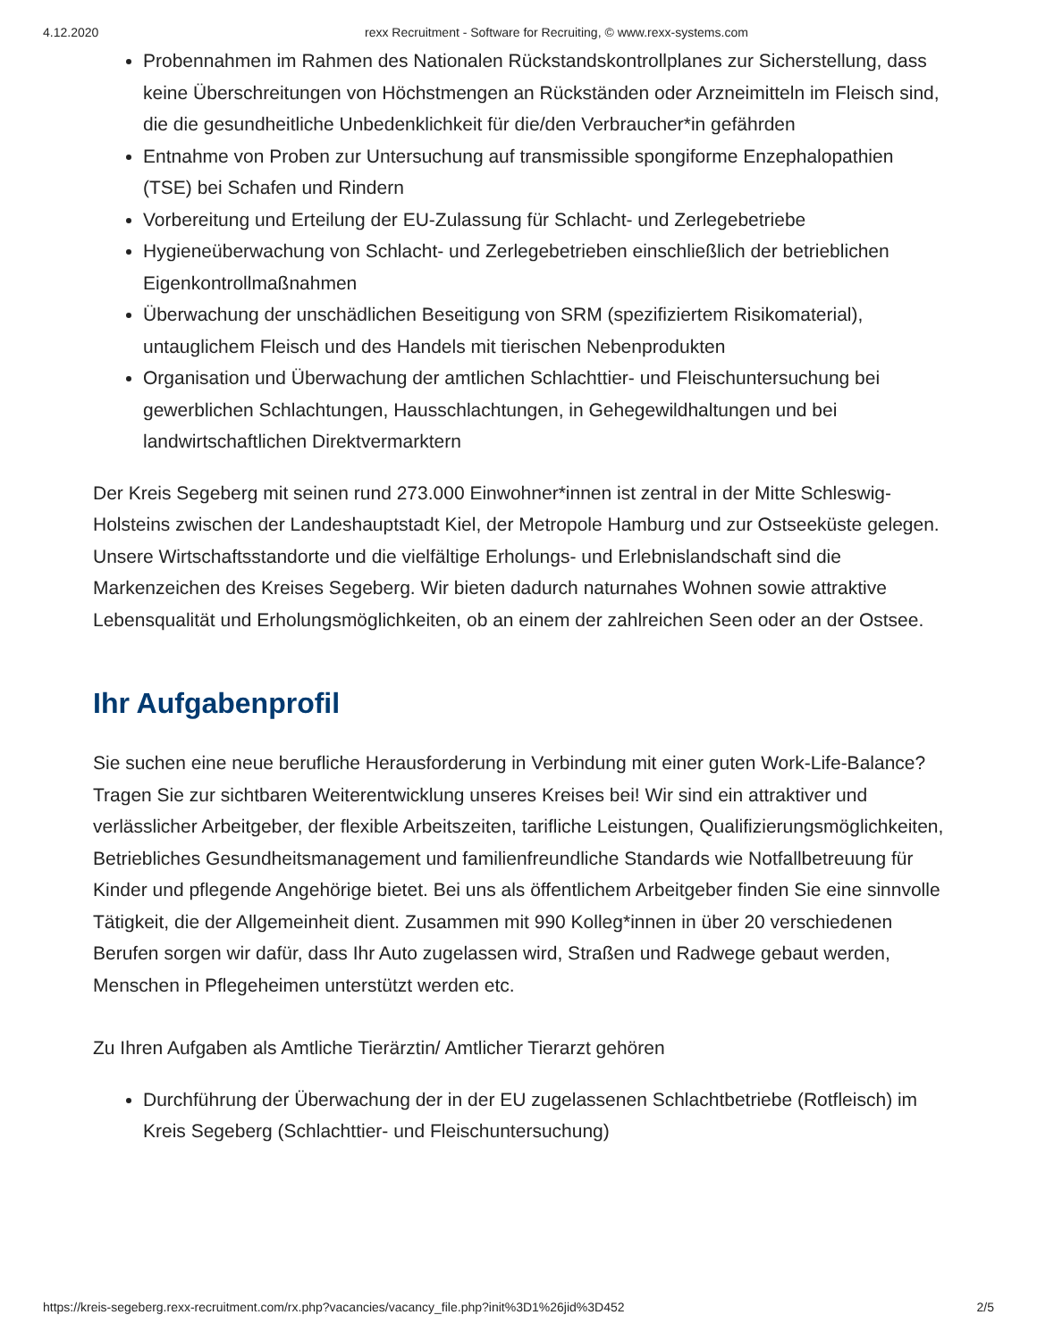4.12.2020 rexx Recruitment - Software for Recruiting, © www.rexx-systems.com
Probennahmen im Rahmen des Nationalen Rückstandskontrollplanes zur Sicherstellung, dass keine Überschreitungen von Höchstmengen an Rückständen oder Arzneimitteln im Fleisch sind, die die gesundheitliche Unbedenklichkeit für die/den Verbraucher*in gefährden
Entnahme von Proben zur Untersuchung auf transmissible spongiforme Enzephalopathien (TSE) bei Schafen und Rindern
Vorbereitung und Erteilung der EU-Zulassung für Schlacht- und Zerlegebetriebe
Hygieneüberwachung von Schlacht- und Zerlegebetrieben einschließlich der betrieblichen Eigenkontrollmaßnahmen
Überwachung der unschädlichen Beseitigung von SRM (spezifiziertem Risikomaterial), untauglichem Fleisch und des Handels mit tierischen Nebenprodukten
Organisation und Überwachung der amtlichen Schlachttier- und Fleischuntersuchung bei gewerblichen Schlachtungen, Hausschlachtungen, in Gehegewildhaltungen und bei landwirtschaftlichen Direktvermarktern
Der Kreis Segeberg mit seinen rund 273.000 Einwohner*innen ist zentral in der Mitte Schleswig-Holsteins zwischen der Landeshauptstadt Kiel, der Metropole Hamburg und zur Ostseeküste gelegen. Unsere Wirtschaftsstandorte und die vielfältige Erholungs- und Erlebnislandschaft sind die Markenzeichen des Kreises Segeberg. Wir bieten dadurch naturnahes Wohnen sowie attraktive Lebensqualität und Erholungsmöglichkeiten, ob an einem der zahlreichen Seen oder an der Ostsee.
Ihr Aufgabenprofil
Sie suchen eine neue berufliche Herausforderung in Verbindung mit einer guten Work-Life-Balance? Tragen Sie zur sichtbaren Weiterentwicklung unseres Kreises bei! Wir sind ein attraktiver und verlässlicher Arbeitgeber, der flexible Arbeitszeiten, tarifliche Leistungen, Qualifizierungsmöglichkeiten, Betriebliches Gesundheitsmanagement und familienfreundliche Standards wie Notfallbetreuung für Kinder und pflegende Angehörige bietet. Bei uns als öffentlichem Arbeitgeber finden Sie eine sinnvolle Tätigkeit, die der Allgemeinheit dient. Zusammen mit 990 Kolleg*innen in über 20 verschiedenen Berufen sorgen wir dafür, dass Ihr Auto zugelassen wird, Straßen und Radwege gebaut werden, Menschen in Pflegeheimen unterstützt werden etc.
Zu Ihren Aufgaben als Amtliche Tierärztin/ Amtlicher Tierarzt gehören
Durchführung der Überwachung der in der EU zugelassenen Schlachtbetriebe (Rotfleisch) im Kreis Segeberg (Schlachttier- und Fleischuntersuchung)
https://kreis-segeberg.rexx-recruitment.com/rx.php?vacancies/vacancy_file.php?init%3D1%26jid%3D452 2/5